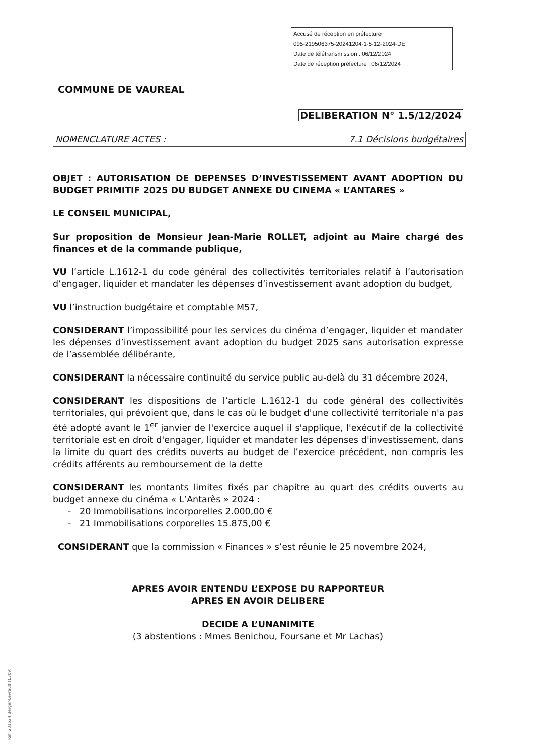Accusé de réception en préfecture
095-219506375-20241204-1-5-12-2024-DE
Date de télétransmission : 06/12/2024
Date de réception préfecture : 06/12/2024
COMMUNE DE VAUREAL
DELIBERATION N° 1.5/12/2024
NOMENCLATURE ACTES : 7.1 Décisions budgétaires
OBJET : AUTORISATION DE DEPENSES D’INVESTISSEMENT AVANT ADOPTION DU BUDGET PRIMITIF 2025 DU BUDGET ANNEXE DU CINEMA « L’ANTARES »
LE CONSEIL MUNICIPAL,
Sur proposition de Monsieur Jean-Marie ROLLET, adjoint au Maire chargé des finances et de la commande publique,
VU l’article L.1612-1 du code général des collectivités territoriales relatif à l’autorisation d’engager, liquider et mandater les dépenses d’investissement avant adoption du budget,
VU l’instruction budgétaire et comptable M57,
CONSIDERANT l’impossibilité pour les services du cinéma d’engager, liquider et mandater les dépenses d’investissement avant adoption du budget 2025 sans autorisation expresse de l’assemblée délibérante,
CONSIDERANT la nécessaire continuité du service public au-delà du 31 décembre 2024,
CONSIDERANT les dispositions de l’article L.1612-1 du code général des collectivités territoriales, qui prévoient que, dans le cas où le budget d'une collectivité territoriale n'a pas été adopté avant le 1<sup>er</sup> janvier de l'exercice auquel il s'applique, l'exécutif de la collectivité territoriale est en droit d'engager, liquider et mandater les dépenses d'investissement, dans la limite du quart des crédits ouverts au budget de l’exercice précédent, non compris les crédits afférents au remboursement de la dette
CONSIDERANT les montants limites fixés par chapitre au quart des crédits ouverts au budget annexe du cinéma « L’Antarès » 2024 :
- 20 Immobilisations incorporelles 2.000,00 €
- 21 Immobilisations corporelles 15.875,00 €
CONSIDERANT que la commission « Finances » s’est réunie le 25 novembre 2024,
APRES AVOIR ENTENDU L’EXPOSE DU RAPPORTEUR
APRES EN AVOIR DELIBERE
DECIDE A L’UNANIMITE
(3 abstentions : Mmes Benichou, Foursane et Mr Lachas)
Ref. 201524 Berger-Levrault (1309)